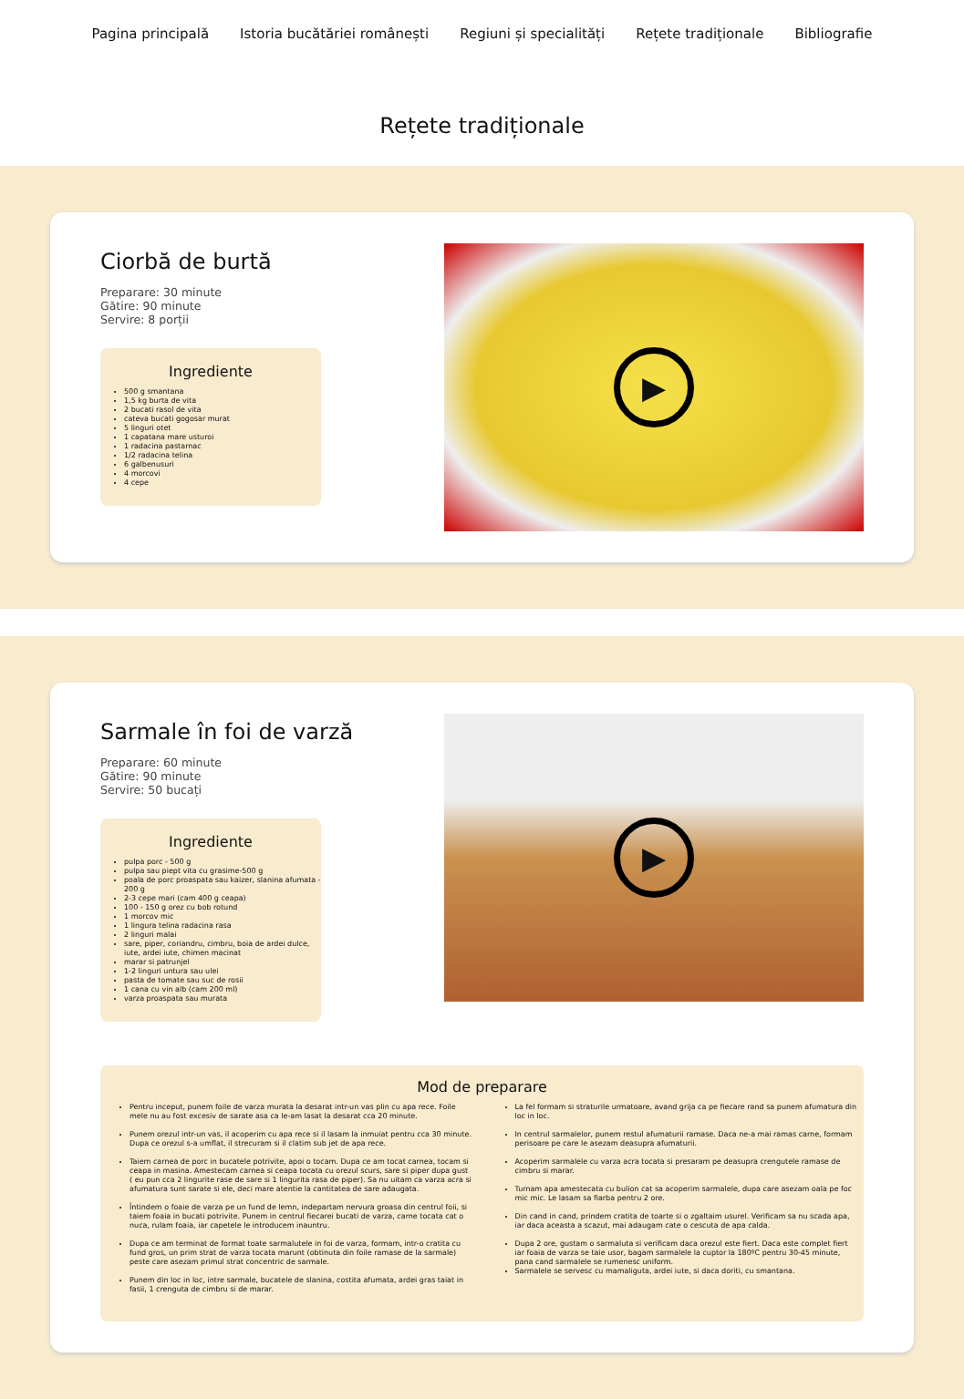Pagina principală Istoria bucătăriei românești Regiuni și specialități Rețete tradiționale Bibliografie
Rețete tradiționale
Ciorbă de burtă
Preparare: 30 minute
Gătire: 90 minute
Servire: 8 porții
Ingrediente
500 g smantana
1,5 kg burta de vita
2 bucati rasol de vita
cateva bucati gogosar murat
5 linguri otet
1 capatana mare usturoi
1 radacina pastarnac
1/2 radacina telina
6 galbenusuri
4 morcovi
4 cepe
▶
Sarmale în foi de varză
Preparare: 60 minute
Gătire: 90 minute
Servire: 50 bucați
Ingrediente
pulpa porc - 500 g
pulpa sau piept vita cu grasime-500 g
poala de porc proaspata sau kaizer, slanina afumata - 200 g
2-3 cepe mari (cam 400 g ceapa)
100 - 150 g orez cu bob rotund
1 morcov mic
1 lingura telina radacina rasa
2 linguri malai
sare, piper, coriandru, cimbru, boia de ardei dulce, iute, ardei iute, chimen macinat
marar si patrunjel
1-2 linguri untura sau ulei
pasta de tomate sau suc de rosii
1 cana cu vin alb (cam 200 ml)
varza proaspata sau murata
▶
Mod de preparare
Pentru inceput, punem foile de varza murata la desarat intr-un vas plin cu apa rece. Foile mele nu au fost excesiv de sarate asa ca le-am lasat la desarat cca 20 minute.
Punem orezul intr-un vas, il acoperim cu apa rece si il lasam la inmuiat pentru cca 30 minute. Dupa ce orezul s-a umflat, il strecuram si il clatim sub jet de apa rece.
Taiem carnea de porc in bucatele potrivite, apoi o tocam. Dupa ce am tocat carnea, tocam si ceapa in masina. Amestecam carnea si ceapa tocata cu orezul scurs, sare si piper dupa gust ( eu pun cca 2 lingurite rase de sare si 1 lingurita rasa de piper). Sa nu uitam ca varza acra si afumatura sunt sarate si ele, deci mare atentie la cantitatea de sare adaugata.
Întindem o foaie de varza pe un fund de lemn, indepartam nervura groasa din centrul foii, si taiem foaia in bucati potrivite. Punem in centrul fiecarei bucati de varza, carne tocata cat o nuca, rulam foaia, iar capetele le introducem inauntru.
Dupa ce am terminat de format toate sarmalutele in foi de varza, formam, intr-o cratita cu fund gros, un prim strat de varza tocata marunt (obtinuta din foile ramase de la sarmale) peste care asezam primul strat concentric de sarmale.
Punem din loc in loc, intre sarmale, bucatele de slanina, costita afumata, ardei gras taiat in fasii, 1 crenguta de cimbru si de marar.
La fel formam si straturile urmatoare, avand grija ca pe fiecare rand sa punem afumatura din loc in loc.
In centrul sarmalelor, punem restul afumaturii ramase. Daca ne-a mai ramas carne, formam perisoare pe care le asezam deasupra afumaturii.
Acoperim sarmalele cu varza acra tocata si presaram pe deasupra crengutele ramase de cimbru si marar.
Turnam apa amestecata cu bulion cat sa acoperim sarmalele, dupa care asezam oala pe foc mic mic. Le lasam sa fiarba pentru 2 ore.
Din cand in cand, prindem cratita de toarte si o zgaltaim usurel. Verificam sa nu scada apa, iar daca aceasta a scazut, mai adaugam cate o cescuta de apa calda.
Dupa 2 ore, gustam o sarmaluta si verificam daca orezul este fiert. Daca este complet fiert iar foaia de varza se taie usor, bagam sarmalele la cuptor la 180ºC pentru 30-45 minute, pana cand sarmalele se rumenesc uniform.
Sarmalele se servesc cu mamaliguta, ardei iute, si daca doriti, cu smantana.